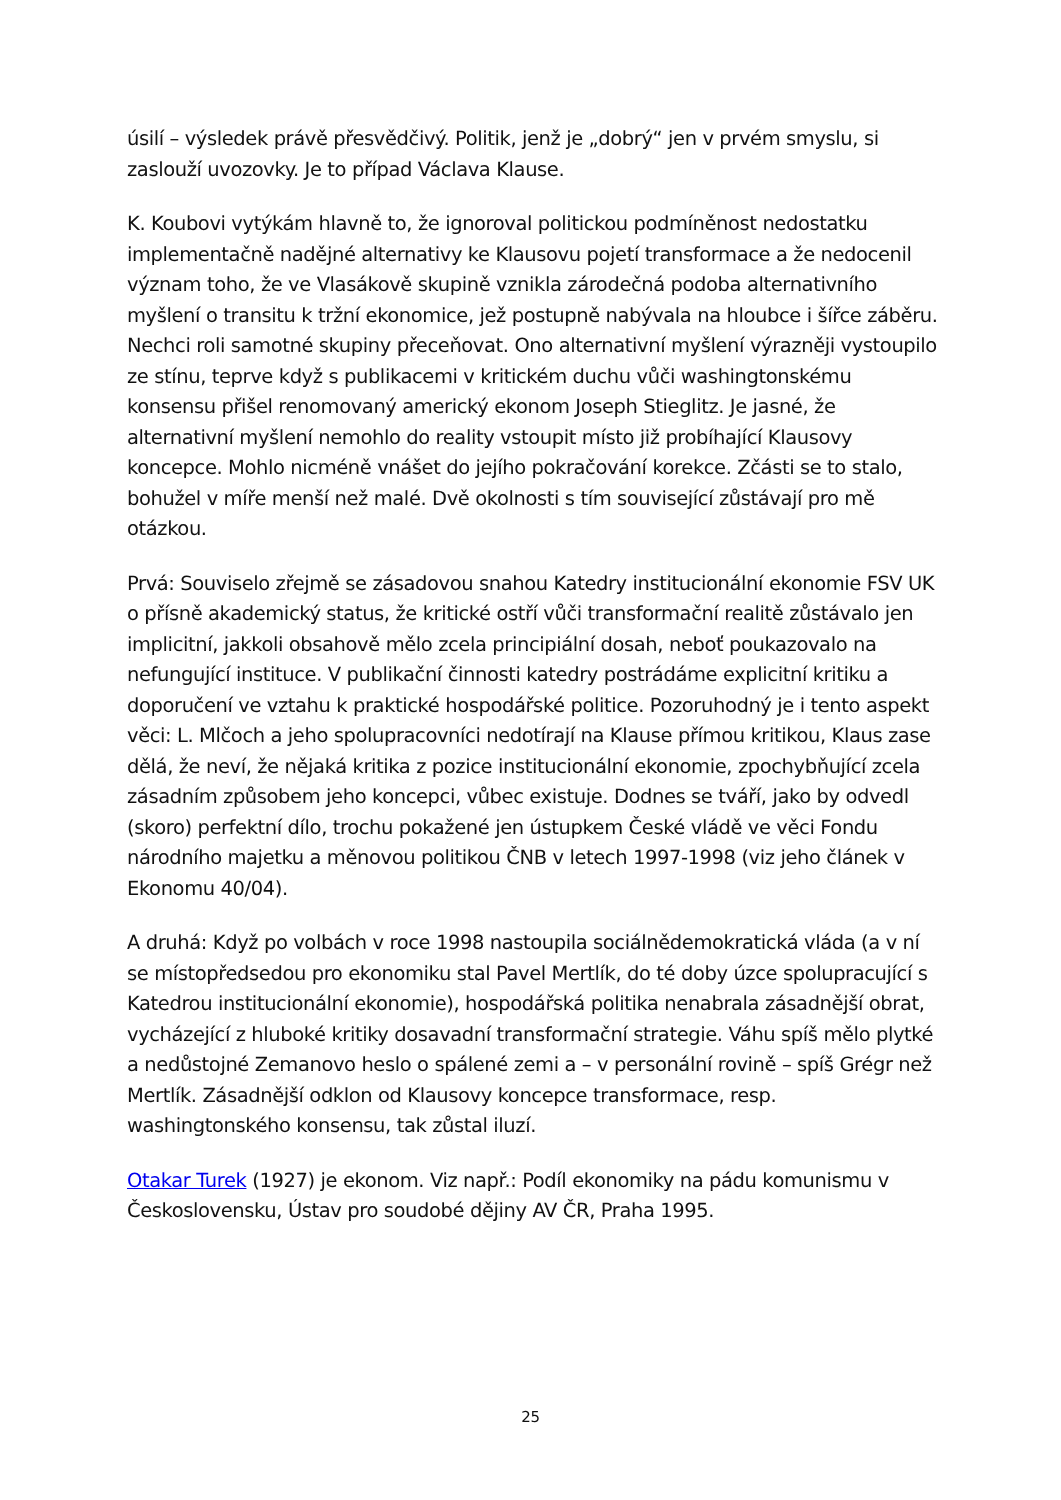úsilí – výsledek právě přesvědčivý. Politik, jenž je „dobrý“ jen v prvém smyslu, si zaslouží uvozovky. Je to případ Václava Klause.
K. Koubovi vytýkám hlavně to, že ignoroval politickou podmíněnost nedostatku implementačně nadějné alternativy ke Klausovu pojetí transformace a že nedocenil význam toho, že ve Vlasákově skupině vznikla zárodečná podoba alternativního myšlení o transitu k tržní ekonomice, jež postupně nabývala na hloubce i šířce záběru. Nechci roli samotné skupiny přeceňovat. Ono alternativní myšlení výrazněji vystoupilo ze stínu, teprve když s publikacemi v kritickém duchu vůči washingtonskému konsensu přišel renomovaný americký ekonom Joseph Stieglitz. Je jasné, že alternativní myšlení nemohlo do reality vstoupit místo již probíhající Klausovy koncepce. Mohlo nicméně vnášet do jejího pokračování korekce. Zčásti se to stalo, bohužel v míře menší než malé. Dvě okolnosti s tím související zůstávají pro mě otázkou.
Prvá: Souviselo zřejmě se zásadovou snahou Katedry institucionální ekonomie FSV UK o přísně akademický status, že kritické ostří vůči transformační realitě zůstávalo jen implicitní, jakkoli obsahově mělo zcela principiální dosah, neboť poukazovalo na nefungující instituce. V publikační činnosti katedry postrádáme explicitní kritiku a doporučení ve vztahu k praktické hospodářské politice. Pozoruhodný je i tento aspekt věci: L. Mlčoch a jeho spolupracovníci nedotírají na Klause přímou kritikou, Klaus zase dělá, že neví, že nějaká kritika z pozice institucionální ekonomie, zpochybňující zcela zásadním způsobem jeho koncepci, vůbec existuje. Dodnes se tváří, jako by odvedl (skoro) perfektní dílo, trochu pokažené jen ústupkem České vládě ve věci Fondu národního majetku a měnovou politikou ČNB v letech 1997-1998 (viz jeho článek v Ekonomu 40/04).
A druhá: Když po volbách v roce 1998 nastoupila sociálnědemokratická vláda (a v ní se místopředsedou pro ekonomiku stal Pavel Mertlík, do té doby úzce spolupracující s Katedrou institucionální ekonomie), hospodářská politika nenabrala zásadnější obrat, vycházející z hluboké kritiky dosavadní transformační strategie. Váhu spíš mělo plytké a nedůstojné Zemanovo heslo o spálené zemi a – v personální rovině – spíš Grégr než Mertlík. Zásadnější odklon od Klausovy koncepce transformace, resp. washingtonského konsensu, tak zůstal iluzí.
Otakar Turek (1927) je ekonom. Viz např.: Podíl ekonomiky na pádu komunismu v Československu, Ústav pro soudobé dějiny AV ČR, Praha 1995.
25